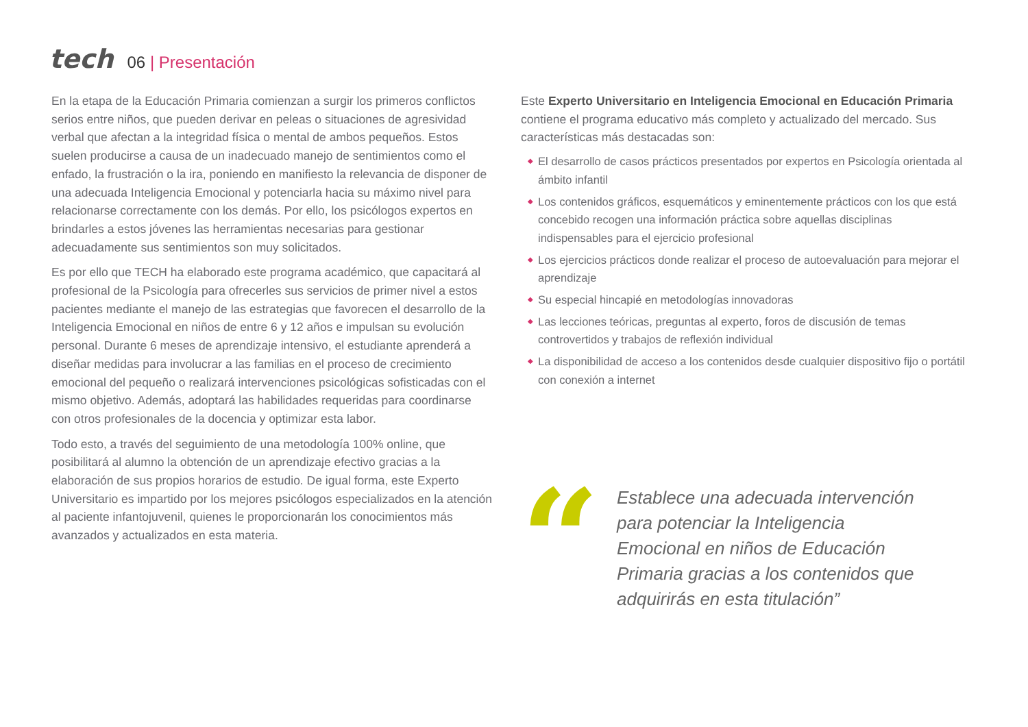tech 06 | Presentación
En la etapa de la Educación Primaria comienzan a surgir los primeros conflictos serios entre niños, que pueden derivar en peleas o situaciones de agresividad verbal que afectan a la integridad física o mental de ambos pequeños. Estos suelen producirse a causa de un inadecuado manejo de sentimientos como el enfado, la frustración o la ira, poniendo en manifiesto la relevancia de disponer de una adecuada Inteligencia Emocional y potenciarla hacia su máximo nivel para relacionarse correctamente con los demás. Por ello, los psicólogos expertos en brindarles a estos jóvenes las herramientas necesarias para gestionar adecuadamente sus sentimientos son muy solicitados.
Es por ello que TECH ha elaborado este programa académico, que capacitará al profesional de la Psicología para ofrecerles sus servicios de primer nivel a estos pacientes mediante el manejo de las estrategias que favorecen el desarrollo de la Inteligencia Emocional en niños de entre 6 y 12 años e impulsan su evolución personal. Durante 6 meses de aprendizaje intensivo, el estudiante aprenderá a diseñar medidas para involucrar a las familias en el proceso de crecimiento emocional del pequeño o realizará intervenciones psicológicas sofisticadas con el mismo objetivo. Además, adoptará las habilidades requeridas para coordinarse con otros profesionales de la docencia y optimizar esta labor.
Todo esto, a través del seguimiento de una metodología 100% online, que posibilitará al alumno la obtención de un aprendizaje efectivo gracias a la elaboración de sus propios horarios de estudio. De igual forma, este Experto Universitario es impartido por los mejores psicólogos especializados en la atención al paciente infantojuvenil, quienes le proporcionarán los conocimientos más avanzados y actualizados en esta materia.
Este Experto Universitario en Inteligencia Emocional en Educación Primaria contiene el programa educativo más completo y actualizado del mercado. Sus características más destacadas son:
◆ El desarrollo de casos prácticos presentados por expertos en Psicología orientada al ámbito infantil
◆ Los contenidos gráficos, esquemáticos y eminentemente prácticos con los que está concebido recogen una información práctica sobre aquellas disciplinas indispensables para el ejercicio profesional
◆ Los ejercicios prácticos donde realizar el proceso de autoevaluación para mejorar el aprendizaje
◆ Su especial hincapié en metodologías innovadoras
◆ Las lecciones teóricas, preguntas al experto, foros de discusión de temas controvertidos y trabajos de reflexión individual
◆ La disponibilidad de acceso a los contenidos desde cualquier dispositivo fijo o portátil con conexión a internet
“
Establece una adecuada intervención para potenciar la Inteligencia Emocional en niños de Educación Primaria gracias a los contenidos que adquirirás en esta titulación”